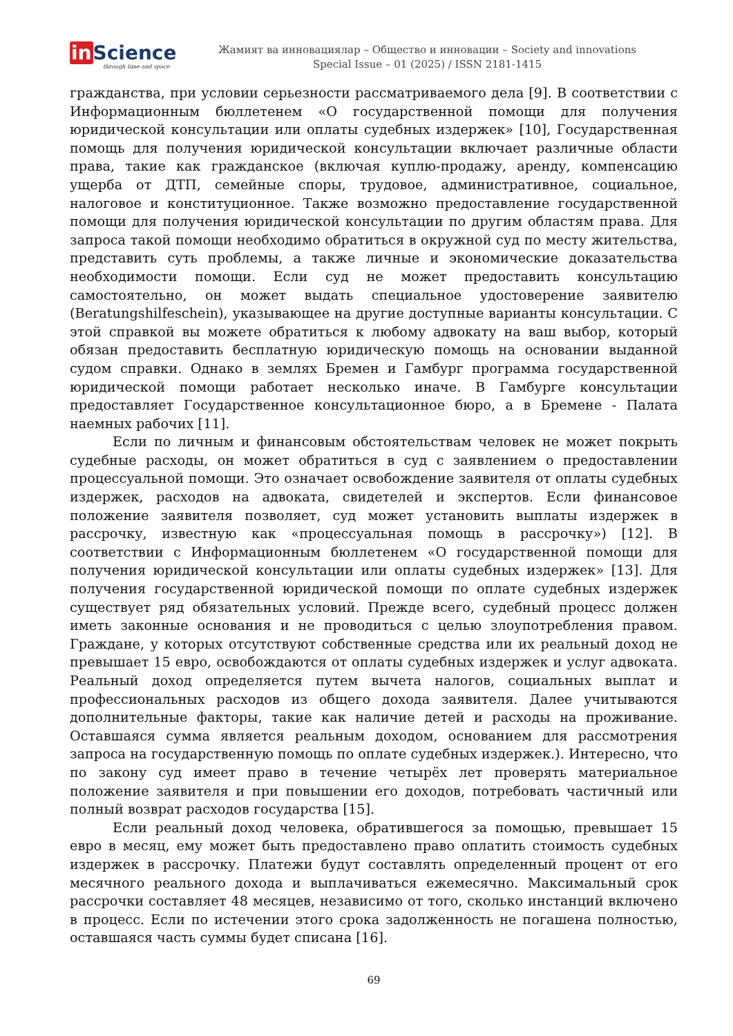in Science
through time and space
Жамият ва инновациялар – Общество и инновации – Society and innovations
Special Issue – 01 (2025) / ISSN 2181-1415
гражданства, при условии серьезности рассматриваемого дела [9]. В соответствии с Информационным бюллетенем «О государственной помощи для получения юридической консультации или оплаты судебных издержек» [10], Государственная помощь для получения юридической консультации включает различные области права, такие как гражданское (включая куплю-продажу, аренду, компенсацию ущерба от ДТП, семейные споры, трудовое, административное, социальное, налоговое и конституционное. Также возможно предоставление государственной помощи для получения юридической консультации по другим областям права. Для запроса такой помощи необходимо обратиться в окружной суд по месту жительства, представить суть проблемы, а также личные и экономические доказательства необходимости помощи. Если суд не может предоставить консультацию самостоятельно, он может выдать специальное удостоверение заявителю (Beratungshilfeschein), указывающее на другие доступные варианты консультации. С этой справкой вы можете обратиться к любому адвокату на ваш выбор, который обязан предоставить бесплатную юридическую помощь на основании выданной судом справки. Однако в землях Бремен и Гамбург программа государственной юридической помощи работает несколько иначе. В Гамбурге консультации предоставляет Государственное консультационное бюро, а в Бремене - Палата наемных рабочих [11].
Если по личным и финансовым обстоятельствам человек не может покрыть судебные расходы, он может обратиться в суд с заявлением о предоставлении процессуальной помощи. Это означает освобождение заявителя от оплаты судебных издержек, расходов на адвоката, свидетелей и экспертов. Если финансовое положение заявителя позволяет, суд может установить выплаты издержек в рассрочку, известную как «процессуальная помощь в рассрочку») [12]. В соответствии с Информационным бюллетенем «О государственной помощи для получения юридической консультации или оплаты судебных издержек» [13]. Для получения государственной юридической помощи по оплате судебных издержек существует ряд обязательных условий. Прежде всего, судебный процесс должен иметь законные основания и не проводиться с целью злоупотребления правом. Граждане, у которых отсутствуют собственные средства или их реальный доход не превышает 15 евро, освобождаются от оплаты судебных издержек и услуг адвоката. Реальный доход определяется путем вычета налогов, социальных выплат и профессиональных расходов из общего дохода заявителя. Далее учитываются дополнительные факторы, такие как наличие детей и расходы на проживание. Оставшаяся сумма является реальным доходом, основанием для рассмотрения запроса на государственную помощь по оплате судебных издержек.). Интересно, что по закону суд имеет право в течение четырёх лет проверять материальное положение заявителя и при повышении его доходов, потребовать частичный или полный возврат расходов государства [15].
Если реальный доход человека, обратившегося за помощью, превышает 15 евро в месяц, ему может быть предоставлено право оплатить стоимость судебных издержек в рассрочку. Платежи будут составлять определенный процент от его месячного реального дохода и выплачиваться ежемесячно. Максимальный срок рассрочки составляет 48 месяцев, независимо от того, сколько инстанций включено в процесс. Если по истечении этого срока задолженность не погашена полностью, оставшаяся часть суммы будет списана [16].
69